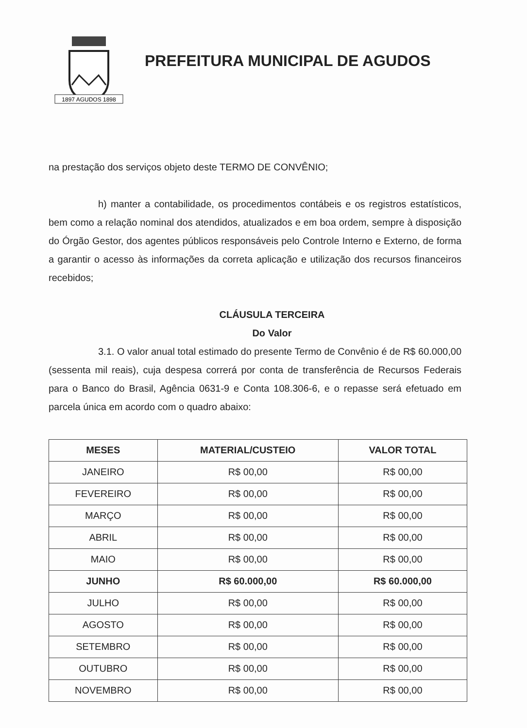1897 AGUDOS 1898
PREFEITURA MUNICIPAL DE AGUDOS
na prestação dos serviços objeto deste TERMO DE CONVÊNIO;
h) manter a contabilidade, os procedimentos contábeis e os registros estatísticos, bem como a relação nominal dos atendidos, atualizados e em boa ordem, sempre à disposição do Órgão Gestor, dos agentes públicos responsáveis pelo Controle Interno e Externo, de forma a garantir o acesso às informações da correta aplicação e utilização dos recursos financeiros recebidos;
CLÁUSULA TERCEIRA
Do Valor
3.1. O valor anual total estimado do presente Termo de Convênio é de R$ 60.000,00 (sessenta mil reais), cuja despesa correrá por conta de transferência de Recursos Federais para o Banco do Brasil, Agência 0631-9 e Conta 108.306-6, e o repasse será efetuado em parcela única em acordo com o quadro abaixo:
| MESES | MATERIAL/CUSTEIO | VALOR TOTAL |
| --- | --- | --- |
| JANEIRO | R$ 00,00 | R$ 00,00 |
| FEVEREIRO | R$ 00,00 | R$ 00,00 |
| MARÇO | R$ 00,00 | R$ 00,00 |
| ABRIL | R$ 00,00 | R$ 00,00 |
| MAIO | R$ 00,00 | R$ 00,00 |
| JUNHO | R$ 60.000,00 | R$ 60.000,00 |
| JULHO | R$ 00,00 | R$ 00,00 |
| AGOSTO | R$ 00,00 | R$ 00,00 |
| SETEMBRO | R$ 00,00 | R$ 00,00 |
| OUTUBRO | R$ 00,00 | R$ 00,00 |
| NOVEMBRO | R$ 00,00 | R$ 00,00 |